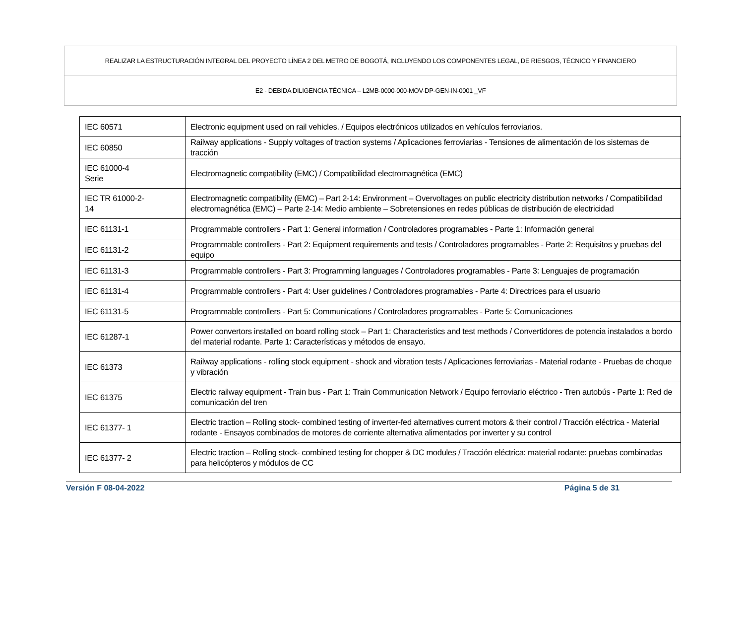REALIZAR LA ESTRUCTURACIÓN INTEGRAL DEL PROYECTO LÍNEA 2 DEL METRO DE BOGOTÁ, INCLUYENDO LOS COMPONENTES LEGAL, DE RIESGOS, TÉCNICO Y FINANCIERO
E2 - DEBIDA DILIGENCIA TÉCNICA – L2MB-0000-000-MOV-DP-GEN-IN-0001 _VF
| IEC 60571 | Electronic equipment used on rail vehicles. / Equipos electrónicos utilizados en vehículos ferroviarios. |
| IEC 60850 | Railway applications - Supply voltages of traction systems / Aplicaciones ferroviarias - Tensiones de alimentación de los sistemas de tracción |
| IEC 61000-4 Serie | Electromagnetic compatibility (EMC) / Compatibilidad electromagnética (EMC) |
| IEC TR 61000-2- 14 | Electromagnetic compatibility (EMC) – Part 2-14: Environment – Overvoltages on public electricity distribution networks / Compatibilidad electromagnética (EMC) – Parte 2-14: Medio ambiente – Sobretensiones en redes públicas de distribución de electricidad |
| IEC 61131-1 | Programmable controllers - Part 1: General information / Controladores programables - Parte 1: Información general |
| IEC 61131-2 | Programmable controllers - Part 2: Equipment requirements and tests / Controladores programables - Parte 2: Requisitos y pruebas del equipo |
| IEC 61131-3 | Programmable controllers - Part 3: Programming languages / Controladores programables - Parte 3: Lenguajes de programación |
| IEC 61131-4 | Programmable controllers - Part 4: User guidelines / Controladores programables - Parte 4: Directrices para el usuario |
| IEC 61131-5 | Programmable controllers - Part 5: Communications / Controladores programables - Parte 5: Comunicaciones |
| IEC 61287-1 | Power convertors installed on board rolling stock – Part 1: Characteristics and test methods / Convertidores de potencia instalados a bordo del material rodante. Parte 1: Características y métodos de ensayo. |
| IEC 61373 | Railway applications - rolling stock equipment - shock and vibration tests / Aplicaciones ferroviarias - Material rodante - Pruebas de choque y vibración |
| IEC 61375 | Electric railway equipment - Train bus - Part 1: Train Communication Network / Equipo ferroviario eléctrico - Tren autobús - Parte 1: Red de comunicación del tren |
| IEC 61377- 1 | Electric traction – Rolling stock- combined testing of inverter-fed alternatives current motors & their control / Tracción eléctrica - Material rodante - Ensayos combinados de motores de corriente alternativa alimentados por inverter y su control |
| IEC 61377- 2 | Electric traction – Rolling stock- combined testing for chopper & DC modules / Tracción eléctrica: material rodante: pruebas combinadas para helicópteros y módulos de CC |
Versión F 08-04-2022 Página 5 de 31